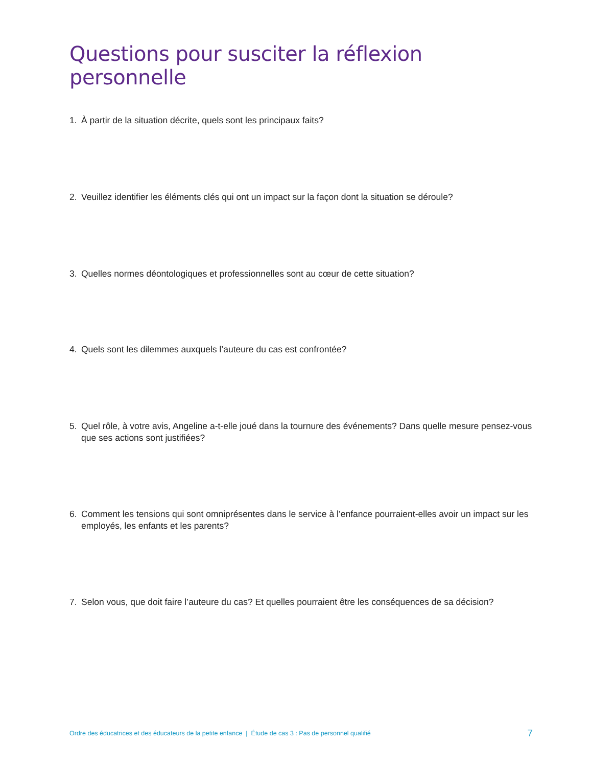Questions pour susciter la réflexion personnelle
1. À partir de la situation décrite, quels sont les principaux faits?
2. Veuillez identifier les éléments clés qui ont un impact sur la façon dont la situation se déroule?
3. Quelles normes déontologiques et professionnelles sont au cœur de cette situation?
4. Quels sont les dilemmes auxquels l’auteure du cas est confrontée?
5. Quel rôle, à votre avis, Angeline a-t-elle joué dans la tournure des événements? Dans quelle mesure pensez-vous que ses actions sont justifiées?
6. Comment les tensions qui sont omniprésentes dans le service à l’enfance pourraient-elles avoir un impact sur les employés, les enfants et les parents?
7. Selon vous, que doit faire l’auteure du cas? Et quelles pourraient être les conséquences de sa décision?
Ordre des éducatrices et des éducateurs de la petite enfance | Étude de cas 3 : Pas de personnel qualifié 7